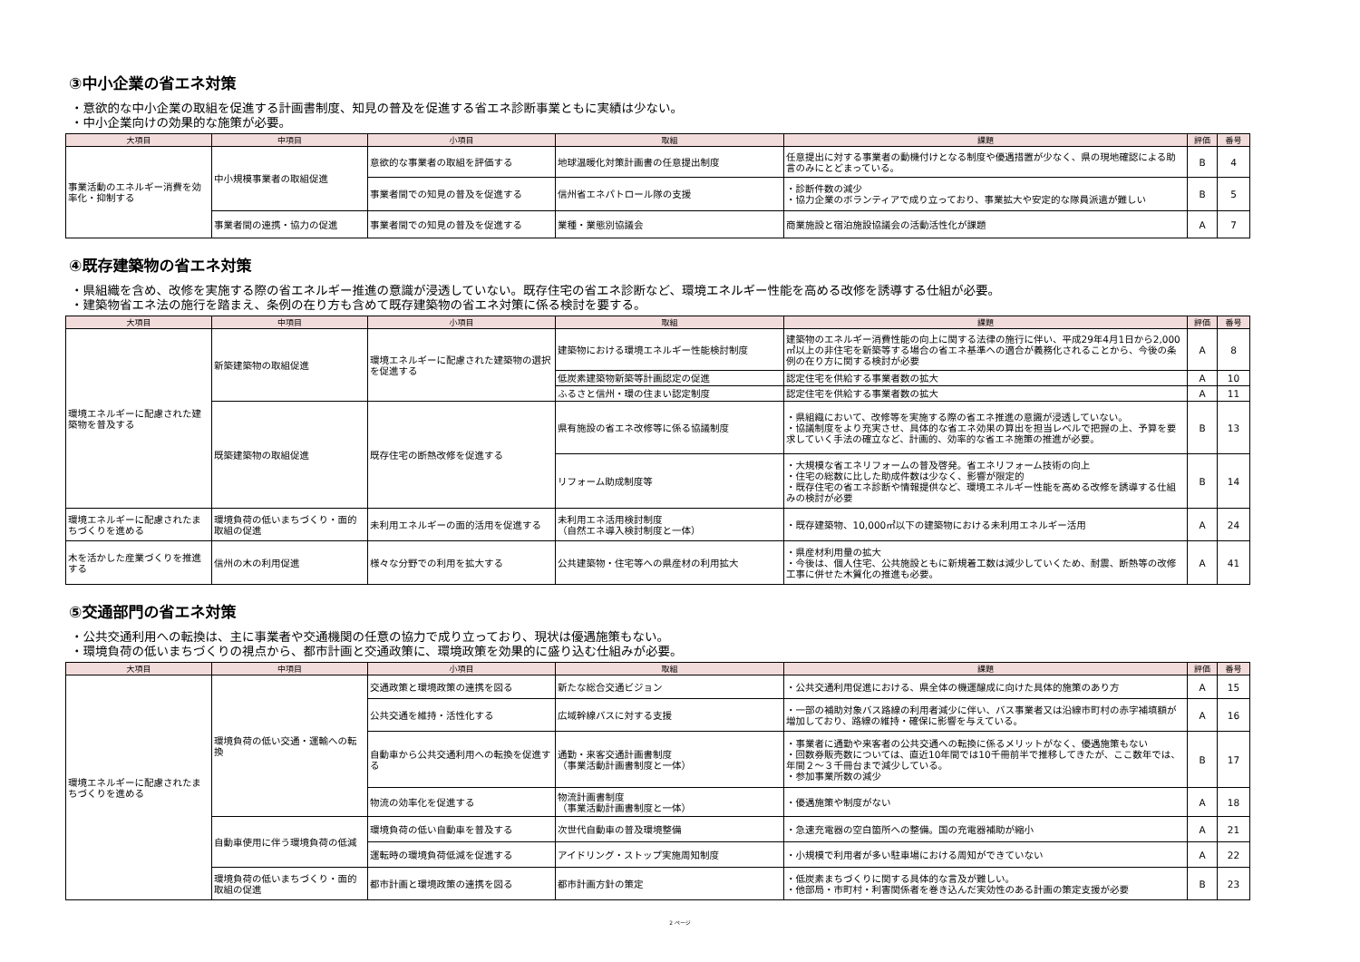③中小企業の省エネ対策
・意欲的な中小企業の取組を促進する計画書制度、知見の普及を促進する省エネ診断事業ともに実績は少ない。
・中小企業向けの効果的な施策が必要。
| 大項目 | 中項目 | 小項目 | 取組 | 課題 | 評価 | 番号 |
| --- | --- | --- | --- | --- | --- | --- |
| 事業活動のエネルギー消費を効率化・抑制する | 中小規模事業者の取組促進 | 意欲的な事業者の取組を評価する | 地球温暖化対策計画書の任意提出制度 | 任意提出に対する事業者の動機付けとなる制度や優遇措置が少なく、県の現地確認による助言のみにとどまっている。 | B | 4 |
| | | 事業者間での知見の普及を促進する | 信州省エネパトロール隊の支援 | ・診断件数の減少 ・協力企業のボランティアで成り立っており、事業拡大や安定的な隊員派遣が難しい | B | 5 |
| | 事業者間の連携・協力の促進 | 事業者間での知見の普及を促進する | 業種・業態別協議会 | 商業施設と宿泊施設協議会の活動活性化が課題 | A | 7 |
④既存建築物の省エネ対策
・県組織を含め、改修を実施する際の省エネルギー推進の意識が浸透していない。既存住宅の省エネ診断など、環境エネルギー性能を高める改修を誘導する仕組が必要。
・建築物省エネ法の施行を踏まえ、条例の在り方も含めて既存建築物の省エネ対策に係る検討を要する。
| 大項目 | 中項目 | 小項目 | 取組 | 課題 | 評価 | 番号 |
| --- | --- | --- | --- | --- | --- | --- |
| 環境エネルギーに配慮された建築物を普及する | 新築建築物の取組促進 | 環境エネルギーに配慮された建築物の選択を促進する | 建築物における環境エネルギー性能検討制度 | 建築物のエネルギー消費性能の向上に関する法律の施行に伴い、平成29年4月1日から2,000㎡以上の非住宅を新築等する場合の省エネ基準への適合が義務化されることから、今後の条例の在り方に関する検討が必要 | A | 8 |
| | | | 低炭素建築物新築等計画認定の促進 | 認定住宅を供給する事業者数の拡大 | A | 10 |
| | | | ふるさと信州・環の住まい認定制度 | 認定住宅を供給する事業者数の拡大 | A | 11 |
| | 既築建築物の取組促進 | 既存住宅の断熱改修を促進する | 県有施設の省エネ改修等に係る協議制度 | ・県組織において、改修等を実施する際の省エネ推進の意識が浸透していない。 ・協議制度をより充実させ、具体的な省エネ効果の算出を担当レベルで把握の上、予算を要求していく手法の確立など、計画的、効率的な省エネ施策の推進が必要。 | B | 13 |
| | | | リフォーム助成制度等 | ・大規模な省エネリフォームの普及啓発。省エネリフォーム技術の向上 ・住宅の総数に比した助成件数は少なく、影響が限定的 ・既存住宅の省エネ診断や情報提供など、環境エネルギー性能を高める改修を誘導する仕組みの検討が必要 | B | 14 |
| 環境エネルギーに配慮されたまちづくりを進める | 環境負荷の低いまちづくり・面的取組の促進 | 未利用エネルギーの面的活用を促進する | 未利用エネ活用検討制度 （自然エネ導入検討制度と一体） | ・既存建築物、10,000㎡以下の建築物における未利用エネルギー活用 | A | 24 |
| 木を活かした産業づくりを推進する | 信州の木の利用促進 | 様々な分野での利用を拡大する | 公共建築物・住宅等への県産材の利用拡大 | ・県産材利用量の拡大 ・今後は、個人住宅、公共施設ともに新規着工数は減少していくため、耐震、断熱等の改修工事に併せた木質化の推進も必要。 | A | 41 |
⑤交通部門の省エネ対策
・公共交通利用への転換は、主に事業者や交通機関の任意の協力で成り立っており、現状は優遇施策もない。
・環境負荷の低いまちづくりの視点から、都市計画と交通政策に、環境政策を効果的に盛り込む仕組みが必要。
| 大項目 | 中項目 | 小項目 | 取組 | 課題 | 評価 | 番号 |
| --- | --- | --- | --- | --- | --- | --- |
| 環境エネルギーに配慮されたまちづくりを進める | 環境負荷の低い交通・運輸への転換 | 交通政策と環境政策の連携を図る | 新たな総合交通ビジョン | ・公共交通利用促進における、県全体の機運醸成に向けた具体的施策のあり方 | A | 15 |
| | | 公共交通を維持・活性化する | 広域幹線バスに対する支援 | ・一部の補助対象バス路線の利用者減少に伴い、バス事業者又は沿線市町村の赤字補填額が増加しており、路線の維持・確保に影響を与えている。 | A | 16 |
| | | 自動車から公共交通利用への転換を促進する | 通勤・来客交通計画書制度 （事業活動計画書制度と一体） | ・事業者に通勤や来客者の公共交通への転換に係るメリットがなく、優遇施策もない ・回数券販売数については、直近10年間では10千冊前半で推移してきたが、ここ数年では、年間２～３千冊台まで減少している。 ・参加事業所数の減少 | B | 17 |
| | | 物流の効率化を促進する | 物流計画書制度 （事業活動計画書制度と一体） | ・優遇施策や制度がない | A | 18 |
| | 自動車使用に伴う環境負荷の低減 | 環境負荷の低い自動車を普及する | 次世代自動車の普及環境整備 | ・急速充電器の空白箇所への整備。国の充電器補助が縮小 | A | 21 |
| | | 運転時の環境負荷低減を促進する | アイドリング・ストップ実施周知制度 | ・小規模で利用者が多い駐車場における周知ができていない | A | 22 |
| | 環境負荷の低いまちづくり・面的取組の促進 | 都市計画と環境政策の連携を図る | 都市計画方針の策定 | ・低炭素まちづくりに関する具体的な言及が難しい。 ・他部局・市町村・利害関係者を巻き込んだ実効性のある計画の策定支援が必要 | B | 23 |
2 ページ